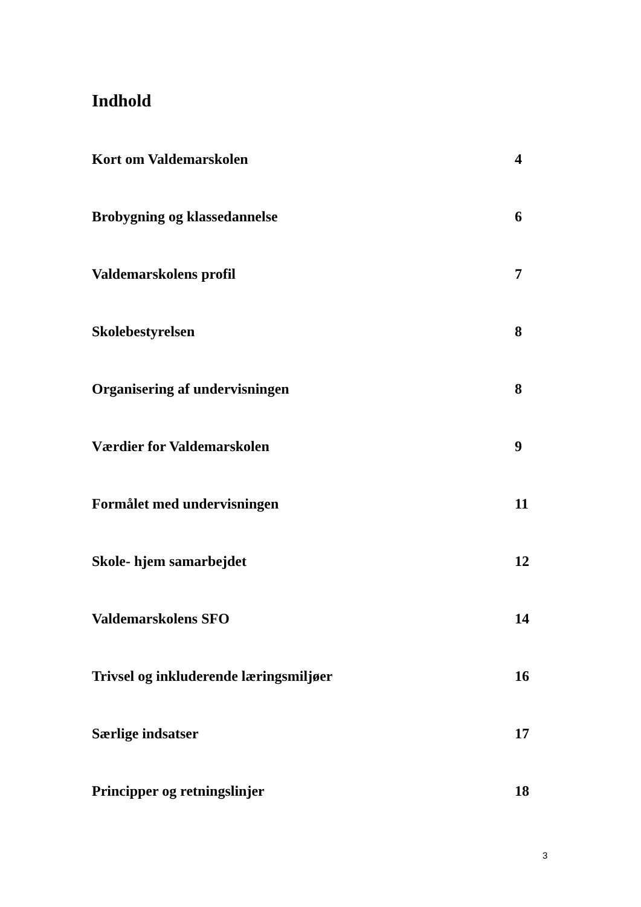Indhold
Kort om Valdemarskolen 4
Brobygning og klassedannelse 6
Valdemarskolens profil 7
Skolebestyrelsen 8
Organisering af undervisningen 8
Værdier for Valdemarskolen 9
Formålet med undervisningen 11
Skole- hjem samarbejdet 12
Valdemarskolens SFO 14
Trivsel og inkluderende læringsmiljøer 16
Særlige indsatser 17
Principper og retningslinjer 18
3